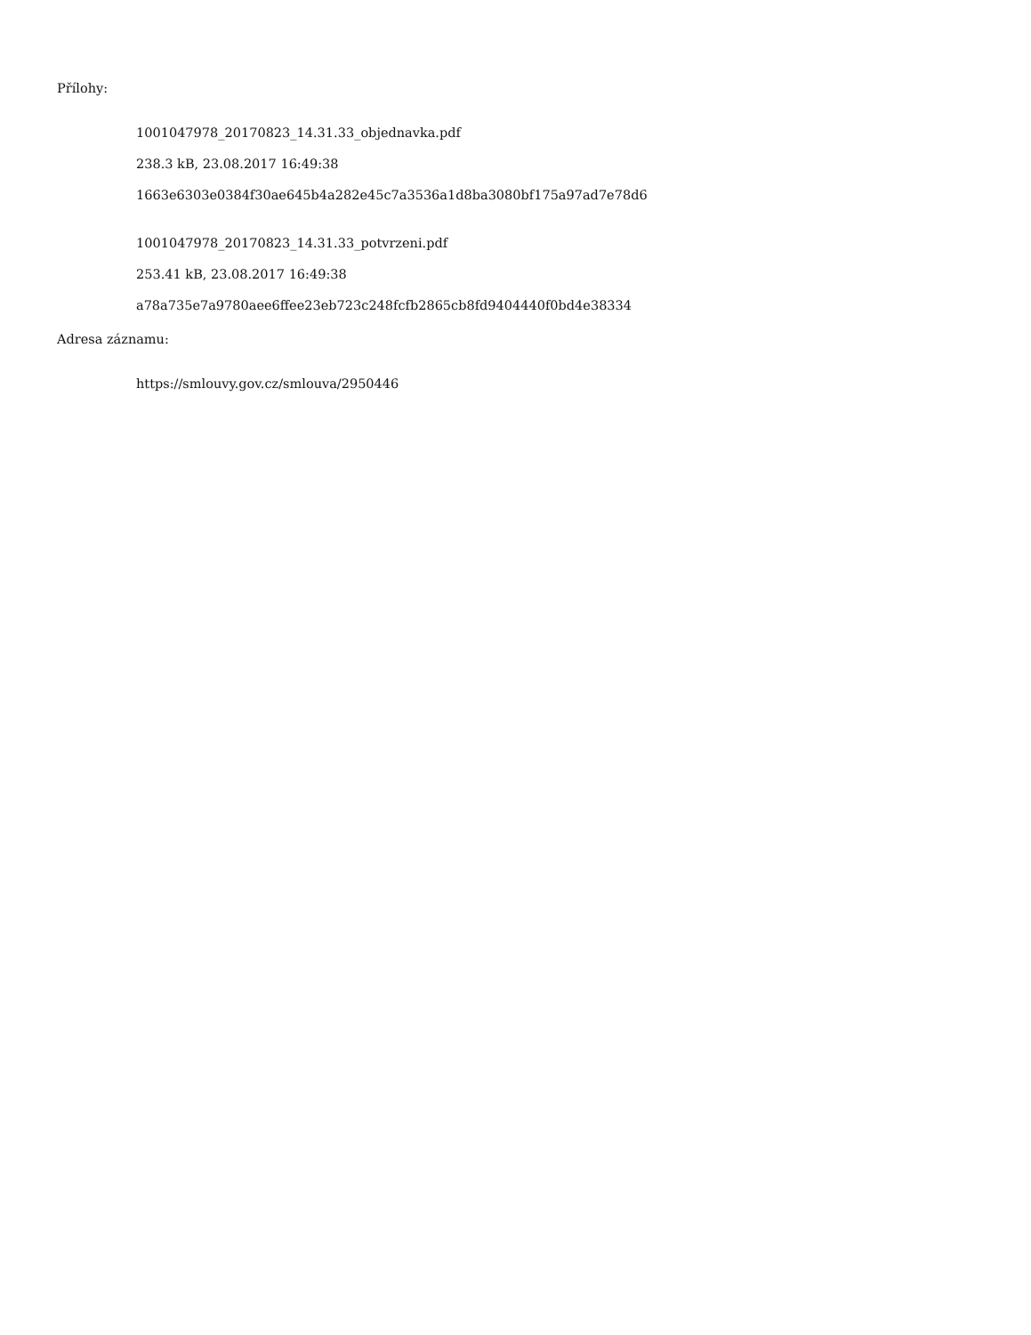Přílohy:
1001047978_20170823_14.31.33_objednavka.pdf
238.3 kB, 23.08.2017 16:49:38
1663e6303e0384f30ae645b4a282e45c7a3536a1d8ba3080bf175a97ad7e78d6
1001047978_20170823_14.31.33_potvrzeni.pdf
253.41 kB, 23.08.2017 16:49:38
a78a735e7a9780aee6ffee23eb723c248fcfb2865cb8fd9404440f0bd4e38334
Adresa záznamu:
https://smlouvy.gov.cz/smlouva/2950446